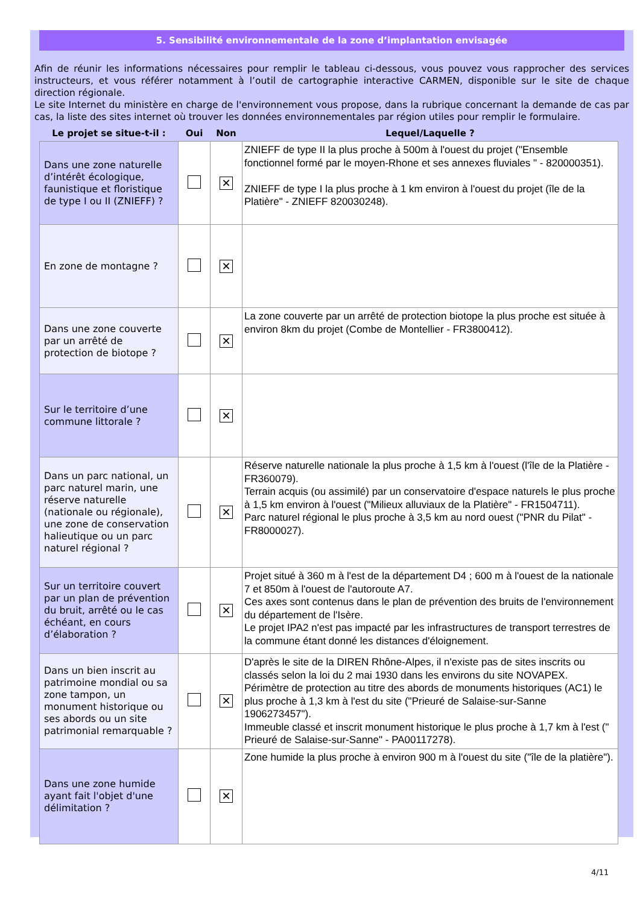5. Sensibilité environnementale de la zone d’implantation envisagée
Afin de réunir les informations nécessaires pour remplir le tableau ci-dessous, vous pouvez vous rapprocher des services instructeurs, et vous référer notamment à l’outil de cartographie interactive CARMEN, disponible sur le site de chaque direction régionale.
Le site Internet du ministère en charge de l'environnement vous propose, dans la rubrique concernant la demande de cas par cas, la liste des sites internet où trouver les données environnementales par région utiles pour remplir le formulaire.
| Le projet se situe-t-il : | Oui | Non | Lequel/Laquelle ? |
| --- | --- | --- | --- |
| Dans une zone naturelle d’intérêt écologique, faunistique et floristique de type I ou II (ZNIEFF) ? | | ✕ | ZNIEFF de type II la plus proche à 500m à l'ouest du projet ("Ensemble fonctionnel formé par le moyen-Rhone et ses annexes fluviales " - 820000351). ZNIEFF de type I la plus proche à 1 km environ à l'ouest du projet (île de la Platière" - ZNIEFF 820030248). |
| En zone de montagne ? | | ✕ | |
| Dans une zone couverte par un arrêté de protection de biotope ? | | ✕ | La zone couverte par un arrêté de protection biotope la plus proche est située à environ 8km du projet (Combe de Montellier - FR3800412). |
| Sur le territoire d’une commune littorale ? | | ✕ | |
| Dans un parc national, un parc naturel marin, une réserve naturelle (nationale ou régionale), une zone de conservation halieutique ou un parc naturel régional ? | | ✕ | Réserve naturelle nationale la plus proche à 1,5 km à l'ouest (l'île de la Platière - FR360079). Terrain acquis (ou assimilé) par un conservatoire d'espace naturels le plus proche à 1,5 km environ à l'ouest ("Milieux alluviaux de la Platière" - FR1504711). Parc naturel régional le plus proche à 3,5 km au nord ouest ("PNR du Pilat" - FR8000027). |
| Sur un territoire couvert par un plan de prévention du bruit, arrêté ou le cas échéant, en cours d’élaboration ? | | ✕ | Projet situé à 360 m à l'est de la département D4 ; 600 m à l'ouest de la nationale 7 et 850m à l'ouest de l'autoroute A7. Ces axes sont contenus dans le plan de prévention des bruits de l'environnement du département de l'Isère. Le projet IPA2 n'est pas impacté par les infrastructures de transport terrestres de la commune étant donné les distances d'éloignement. |
| Dans un bien inscrit au patrimoine mondial ou sa zone tampon, un monument historique ou ses abords ou un site patrimonial remarquable ? | | ✕ | D'après le site de la DIREN Rhône-Alpes, il n'existe pas de sites inscrits ou classés selon la loi du 2 mai 1930 dans les environs du site NOVAPEX. Périmètre de protection au titre des abords de monuments historiques (AC1) le plus proche à 1,3 km à l'est du site ("Prieuré de Salaise-sur-Sanne 1906273457"). Immeuble classé et inscrit monument historique le plus proche à 1,7 km à l'est (" Prieuré de Salaise-sur-Sanne" - PA00117278). |
| Dans une zone humide ayant fait l'objet d'une délimitation ? | | ✕ | Zone humide la plus proche à environ 900 m à l'ouest du site ("île de la platière"). |
4/11